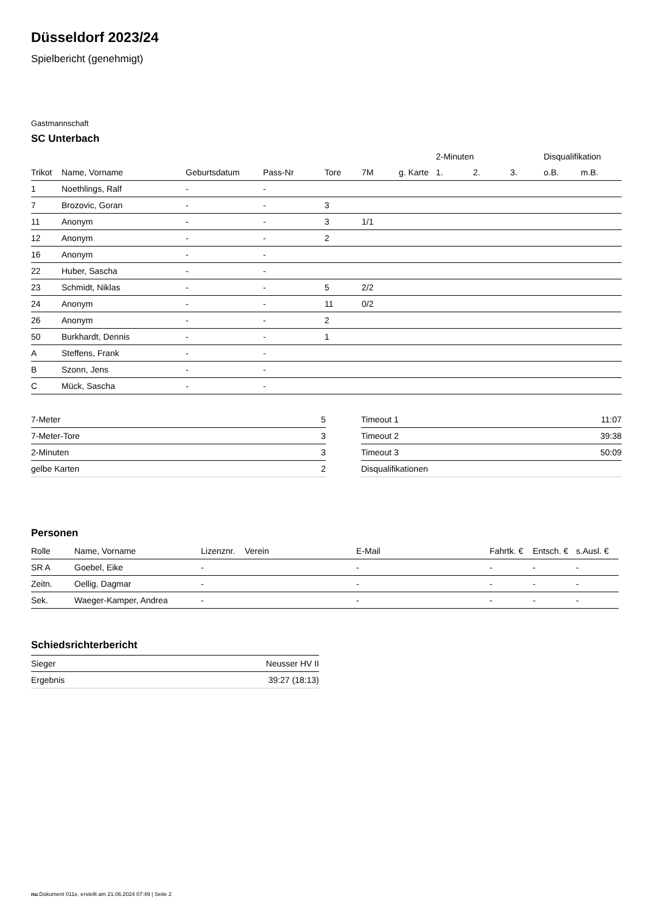Düsseldorf 2023/24
Spielbericht (genehmigt)
Gastmannschaft
SC Unterbach
| | | | | | | | 2-Minuten | | | Disqualifikation | |
| --- | --- | --- | --- | --- | --- | --- | --- | --- | --- | --- | --- |
| Trikot | Name, Vorname | Geburtsdatum | Pass-Nr | Tore | 7M | g. Karte | 1. | 2. | 3. | o.B. | m.B. |
| 1 | Noethlings, Ralf | - | - | | | | | | | | |
| 7 | Brozovic, Goran | - | - | 3 | | | | | | | |
| 11 | Anonym | - | - | 3 | 1/1 | | | | | | |
| 12 | Anonym | - | - | 2 | | | | | | | |
| 16 | Anonym | - | - | | | | | | | | |
| 22 | Huber, Sascha | - | - | | | | | | | | |
| 23 | Schmidt, Niklas | - | - | 5 | 2/2 | | | | | | |
| 24 | Anonym | - | - | 11 | 0/2 | | | | | | |
| 26 | Anonym | - | - | 2 | | | | | | | |
| 50 | Burkhardt, Dennis | - | - | 1 | | | | | | | |
| A | Steffens, Frank | - | - | | | | | | | | |
| B | Szonn, Jens | - | - | | | | | | | | |
| C | Mück, Sascha | - | - | | | | | | | | |
| 7-Meter | 5 |
| 7-Meter-Tore | 3 |
| 2-Minuten | 3 |
| gelbe Karten | 2 |
| Timeout 1 | 11:07 |
| Timeout 2 | 39:38 |
| Timeout 3 | 50:09 |
| Disqualifikationen | |
Personen
| Rolle | Name, Vorname | Lizenznr. | Verein | E-Mail | Fahrtk. € | Entsch. € | s.Ausl. € |
| --- | --- | --- | --- | --- | --- | --- | --- |
| SR A | Goebel, Eike | - | | - | - | - | - |
| Zeitn. | Oellig, Dagmar | - | | - | - | - | - |
| Sek. | Waeger-Kamper, Andrea | - | | - | - | - | - |
Schiedsrichterbericht
| Sieger | Neusser HV II |
| Ergebnis | 39:27 (18:13) |
nu.Dokument 011e, erstellt am 21.06.2024 07:49 | Seite 2